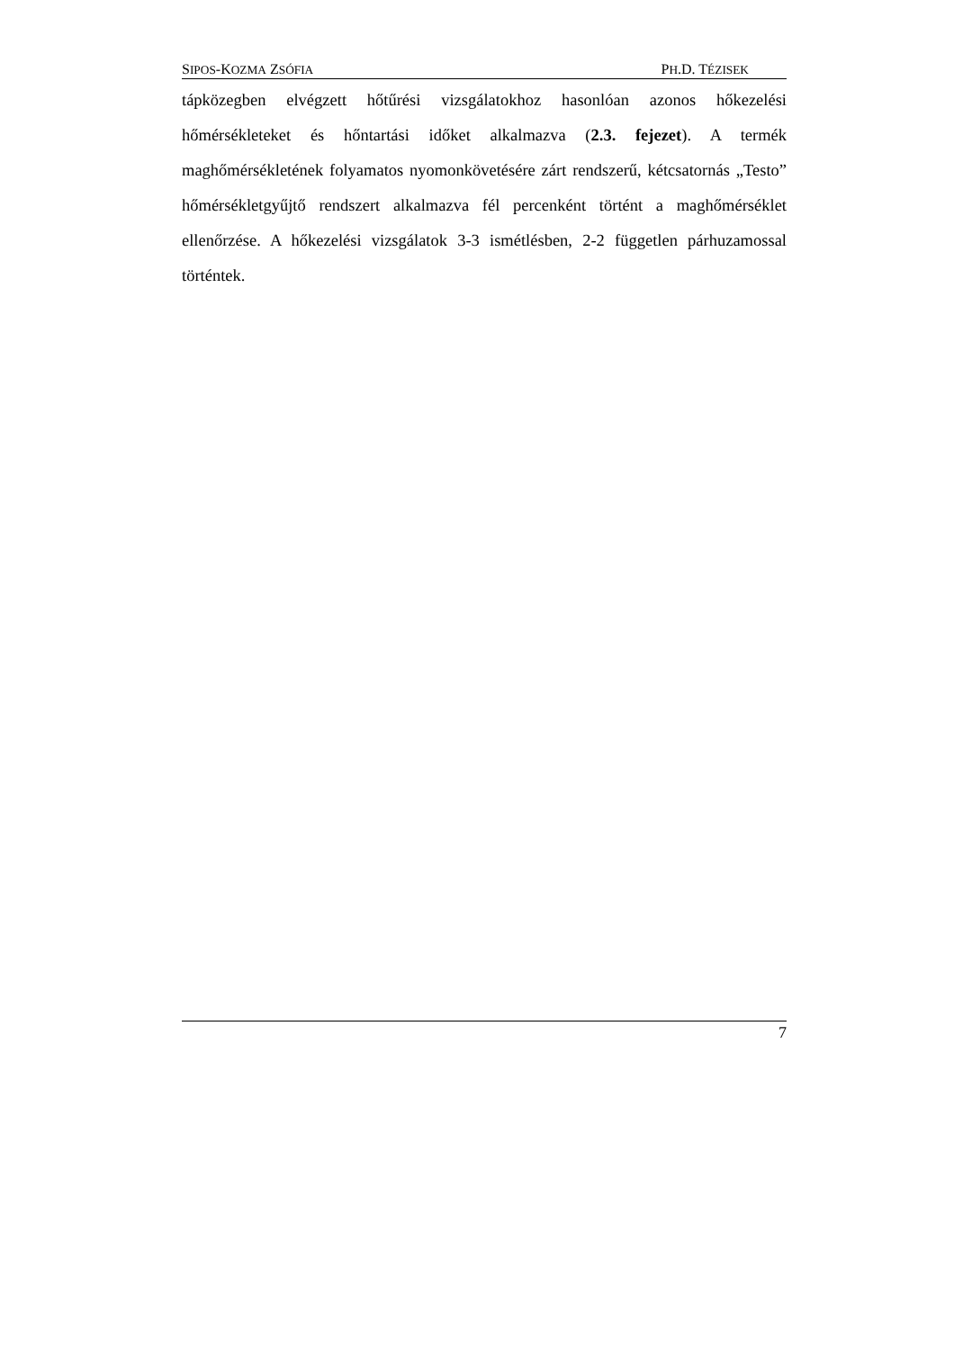SIPOS-KOZMA ZSÓFIA PH.D. TÉZISEK
tápközegben elvégzett hőtűrési vizsgálatokhoz hasonlóan azonos hőkezelési hőmérsékleteket és hőntartási időket alkalmazva (2.3. fejezet). A termék maghőmérsékletének folyamatos nyomonkövetésére zárt rendszerű, kétcsatornás „Testo” hőmérsékletgyűjtő rendszert alkalmazva fél percenként történt a maghőmérséklet ellenőrzése. A hőkezelési vizsgálatok 3-3 ismétlésben, 2-2 független párhuzamossal történtek.
7